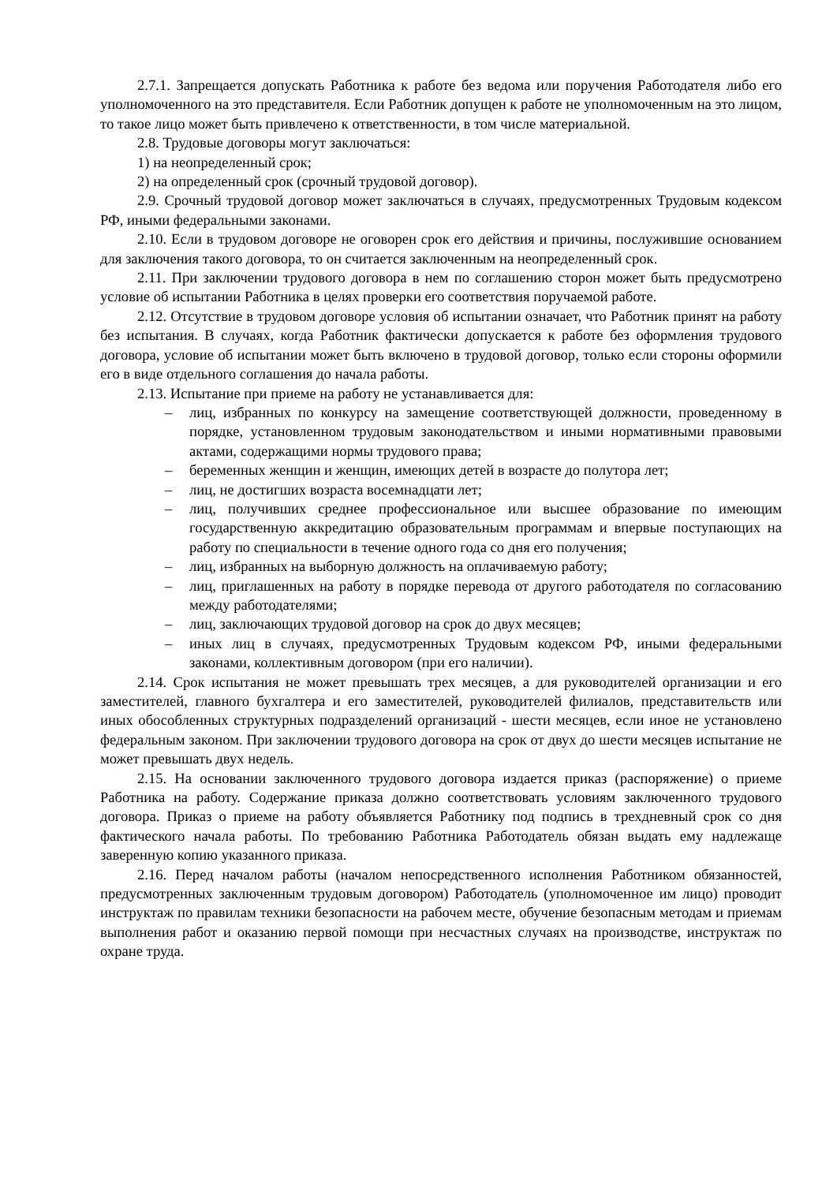2.7.1. Запрещается допускать Работника к работе без ведома или поручения Работодателя либо его уполномоченного на это представителя. Если Работник допущен к работе не уполномоченным на это лицом, то такое лицо может быть привлечено к ответственности, в том числе материальной.
2.8. Трудовые договоры могут заключаться:
1) на неопределенный срок;
2) на определенный срок (срочный трудовой договор).
2.9. Срочный трудовой договор может заключаться в случаях, предусмотренных Трудовым кодексом РФ, иными федеральными законами.
2.10. Если в трудовом договоре не оговорен срок его действия и причины, послужившие основанием для заключения такого договора, то он считается заключенным на неопределенный срок.
2.11. При заключении трудового договора в нем по соглашению сторон может быть предусмотрено условие об испытании Работника в целях проверки его соответствия поручаемой работе.
2.12. Отсутствие в трудовом договоре условия об испытании означает, что Работник принят на работу без испытания. В случаях, когда Работник фактически допускается к работе без оформления трудового договора, условие об испытании может быть включено в трудовой договор, только если стороны оформили его в виде отдельного соглашения до начала работы.
2.13. Испытание при приеме на работу не устанавливается для:
– лиц, избранных по конкурсу на замещение соответствующей должности, проведенному в порядке, установленном трудовым законодательством и иными нормативными правовыми актами, содержащими нормы трудового права;
– беременных женщин и женщин, имеющих детей в возрасте до полутора лет;
– лиц, не достигших возраста восемнадцати лет;
– лиц, получивших среднее профессиональное или высшее образование по имеющим государственную аккредитацию образовательным программам и впервые поступающих на работу по специальности в течение одного года со дня его получения;
– лиц, избранных на выборную должность на оплачиваемую работу;
– лиц, приглашенных на работу в порядке перевода от другого работодателя по согласованию между работодателями;
– лиц, заключающих трудовой договор на срок до двух месяцев;
– иных лиц в случаях, предусмотренных Трудовым кодексом РФ, иными федеральными законами, коллективным договором (при его наличии).
2.14. Срок испытания не может превышать трех месяцев, а для руководителей организации и его заместителей, главного бухгалтера и его заместителей, руководителей филиалов, представительств или иных обособленных структурных подразделений организаций - шести месяцев, если иное не установлено федеральным законом. При заключении трудового договора на срок от двух до шести месяцев испытание не может превышать двух недель.
2.15. На основании заключенного трудового договора издается приказ (распоряжение) о приеме Работника на работу. Содержание приказа должно соответствовать условиям заключенного трудового договора. Приказ о приеме на работу объявляется Работнику под подпись в трехдневный срок со дня фактического начала работы. По требованию Работника Работодатель обязан выдать ему надлежаще заверенную копию указанного приказа.
2.16. Перед началом работы (началом непосредственного исполнения Работником обязанностей, предусмотренных заключенным трудовым договором) Работодатель (уполномоченное им лицо) проводит инструктаж по правилам техники безопасности на рабочем месте, обучение безопасным методам и приемам выполнения работ и оказанию первой помощи при несчастных случаях на производстве, инструктаж по охране труда.